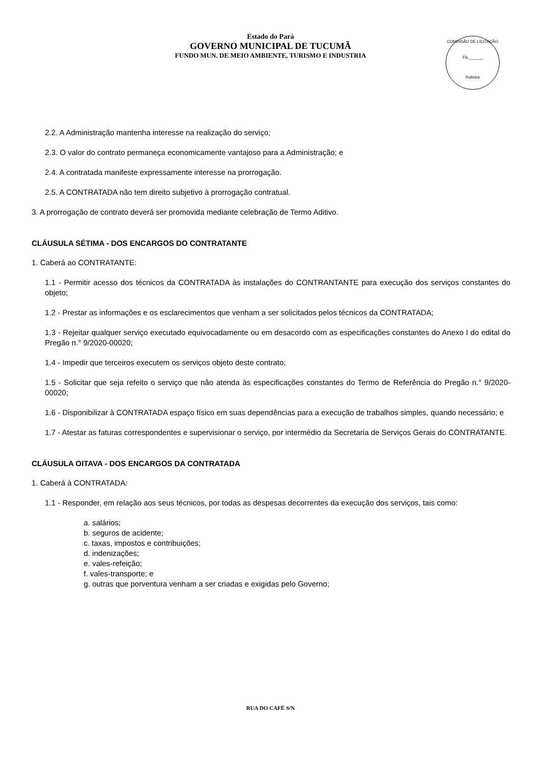Estado do Pará
GOVERNO MUNICIPAL DE TUCUMÃ
FUNDO MUN. DE MEIO AMBIENTE, TURISMO E INDUSTRIA
COMISSÃO DE LICITAÇÃO
Fls.______
Rubrica
2.2. A Administração mantenha interesse na realização do serviço;
2.3. O valor do contrato permaneça economicamente vantajoso para a Administração; e
2.4. A contratada manifeste expressamente interesse na prorrogação.
2.5. A CONTRATADA não tem direito subjetivo à prorrogação contratual.
3. A prorrogação de contrato deverá ser promovida mediante celebração de Termo Aditivo.
CLÁUSULA SÉTIMA - DOS ENCARGOS DO CONTRATANTE
1. Caberá ao CONTRATANTE:
1.1 - Permitir acesso dos técnicos da CONTRATADA às instalações do CONTRANTANTE para execução dos serviços constantes do objeto;
1.2 - Prestar as informações e os esclarecimentos que venham a ser solicitados pelos técnicos da CONTRATADA;
1.3 - Rejeitar qualquer serviço executado equivocadamente ou em desacordo com as especificações constantes do Anexo I do edital do Pregão n.° 9/2020-00020;
1.4 - Impedir que terceiros executem os serviços objeto deste contrato;
1.5 - Solicitar que seja refeito o serviço que não atenda às especificações constantes do Termo de Referência do Pregão n.° 9/2020-00020;
1.6 - Disponibilizar à CONTRATADA espaço físico em suas dependências para a execução de trabalhos simples, quando necessário; e
1.7 - Atestar as faturas correspondentes e supervisionar o serviço, por intermédio da Secretaria de Serviços Gerais do CONTRATANTE.
CLÁUSULA OITAVA - DOS ENCARGOS DA CONTRATADA
1. Caberá à CONTRATADA:
1.1 - Responder, em relação aos seus técnicos, por todas as despesas decorrentes da execução dos serviços, tais como:
a. salários;
b. seguros de acidente;
c. taxas, impostos e contribuições;
d. indenizações;
e. vales-refeição;
f. vales-transporte; e
g. outras que porventura venham a ser criadas e exigidas pelo Governo;
RUA DO CAFÉ S/N